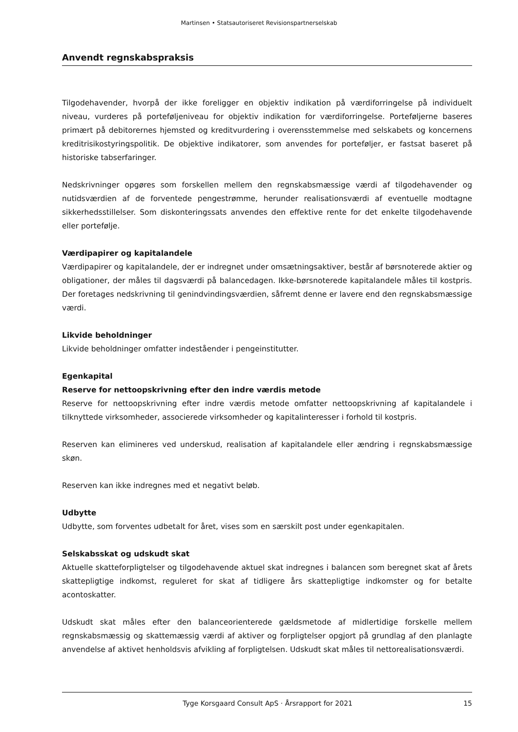Martinsen • Statsautoriseret Revisionspartnerselskab
Anvendt regnskabspraksis
Tilgodehavender, hvorpå der ikke foreligger en objektiv indikation på værdiforringelse på individuelt niveau, vurderes på porteføljeniveau for objektiv indikation for værdiforringelse. Porteføljerne baseres primært på debitorernes hjemsted og kreditvurdering i overensstemmelse med selskabets og koncernens kreditrisikostyringspolitik. De objektive indikatorer, som anvendes for porteføljer, er fastsat baseret på historiske tabserfaringer.
Nedskrivninger opgøres som forskellen mellem den regnskabsmæssige værdi af tilgodehavender og nutidsværdien af de forventede pengestrømme, herunder realisationsværdi af eventuelle modtagne sikkerhedsstillelser. Som diskonteringssats anvendes den effektive rente for det enkelte tilgodehavende eller portefølje.
Værdipapirer og kapitalandele
Værdipapirer og kapitalandele, der er indregnet under omsætningsaktiver, består af børsnoterede aktier og obligationer, der måles til dagsværdi på balancedagen. Ikke-børsnoterede kapitalandele måles til kostpris. Der foretages nedskrivning til genindvindingsværdien, såfremt denne er lavere end den regnskabsmæssige værdi.
Likvide beholdninger
Likvide beholdninger omfatter indeståender i pengeinstitutter.
Egenkapital
Reserve for nettoopskrivning efter den indre værdis metode
Reserve for nettoopskrivning efter indre værdis metode omfatter nettoopskrivning af kapitalandele i tilknyttede virksomheder, associerede virksomheder og kapitalinteresser i forhold til kostpris.
Reserven kan elimineres ved underskud, realisation af kapitalandele eller ændring i regnskabsmæssige skøn.
Reserven kan ikke indregnes med et negativt beløb.
Udbytte
Udbytte, som forventes udbetalt for året, vises som en særskilt post under egenkapitalen.
Selskabsskat og udskudt skat
Aktuelle skatteforpligtelser og tilgodehavende aktuel skat indregnes i balancen som beregnet skat af årets skattepligtige indkomst, reguleret for skat af tidligere års skattepligtige indkomster og for betalte acontoskatter.
Udskudt skat måles efter den balanceorienterede gældsmetode af midlertidige forskelle mellem regnskabsmæssig og skattemæssig værdi af aktiver og forpligtelser opgjort på grundlag af den planlagte anvendelse af aktivet henholdsvis afvikling af forpligtelsen. Udskudt skat måles til nettorealisationsværdi.
Tyge Korsgaard Consult ApS · Årsrapport for 2021 15